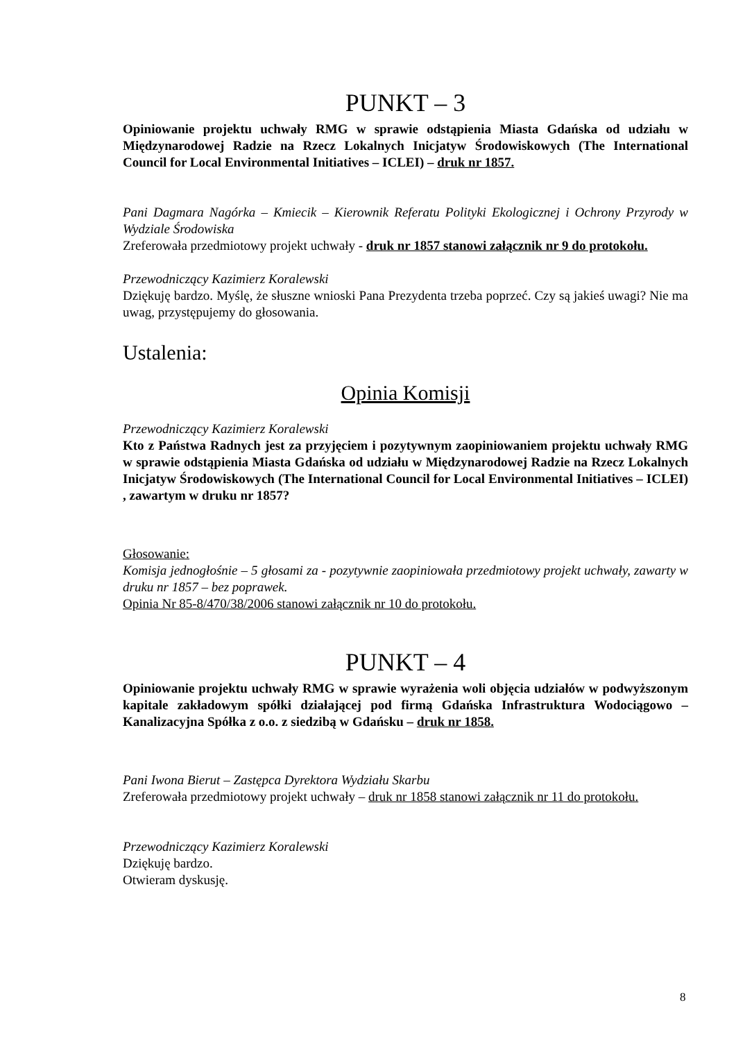PUNKT – 3
Opiniowanie projektu uchwały RMG w sprawie odstąpienia Miasta Gdańska od udziału w Międzynarodowej Radzie na Rzecz Lokalnych Inicjatyw Środowiskowych (The International Council for Local Environmental Initiatives – ICLEI) – druk nr 1857.
Pani Dagmara Nagórka – Kmiecik – Kierownik Referatu Polityki Ekologicznej i Ochrony Przyrody w Wydziale Środowiska
Zreferowała przedmiotowy projekt uchwały - druk nr 1857 stanowi załącznik nr 9 do protokołu.
Przewodniczący Kazimierz Koralewski
Dziękuję bardzo. Myślę, że słuszne wnioski Pana Prezydenta trzeba poprzeć. Czy są jakieś uwagi? Nie ma uwag, przystępujemy do głosowania.
Ustalenia:
Opinia Komisji
Przewodniczący Kazimierz Koralewski
Kto z Państwa Radnych jest za przyjęciem i pozytywnym zaopiniowaniem projektu uchwały RMG w sprawie odstąpienia Miasta Gdańska od udziału w Międzynarodowej Radzie na Rzecz Lokalnych Inicjatyw Środowiskowych (The International Council for Local Environmental Initiatives – ICLEI) , zawartym w druku nr 1857?
Głosowanie:
Komisja jednogłośnie – 5 głosami za - pozytywnie zaopiniowała przedmiotowy projekt uchwały, zawarty w druku nr 1857 – bez poprawek.
Opinia Nr 85-8/470/38/2006 stanowi załącznik nr 10 do protokołu.
PUNKT – 4
Opiniowanie projektu uchwały RMG w sprawie wyrażenia woli objęcia udziałów w podwyższonym kapitale zakładowym spółki działającej pod firmą Gdańska Infrastruktura Wodociągowo – Kanalizacyjna Spółka z o.o. z siedzibą w Gdańsku – druk nr 1858.
Pani Iwona Bierut – Zastępca Dyrektora Wydziału Skarbu
Zreferowała przedmiotowy projekt uchwały – druk nr 1858 stanowi załącznik nr 11 do protokołu.
Przewodniczący Kazimierz Koralewski
Dziękuję bardzo.
Otwieram dyskusję.
8